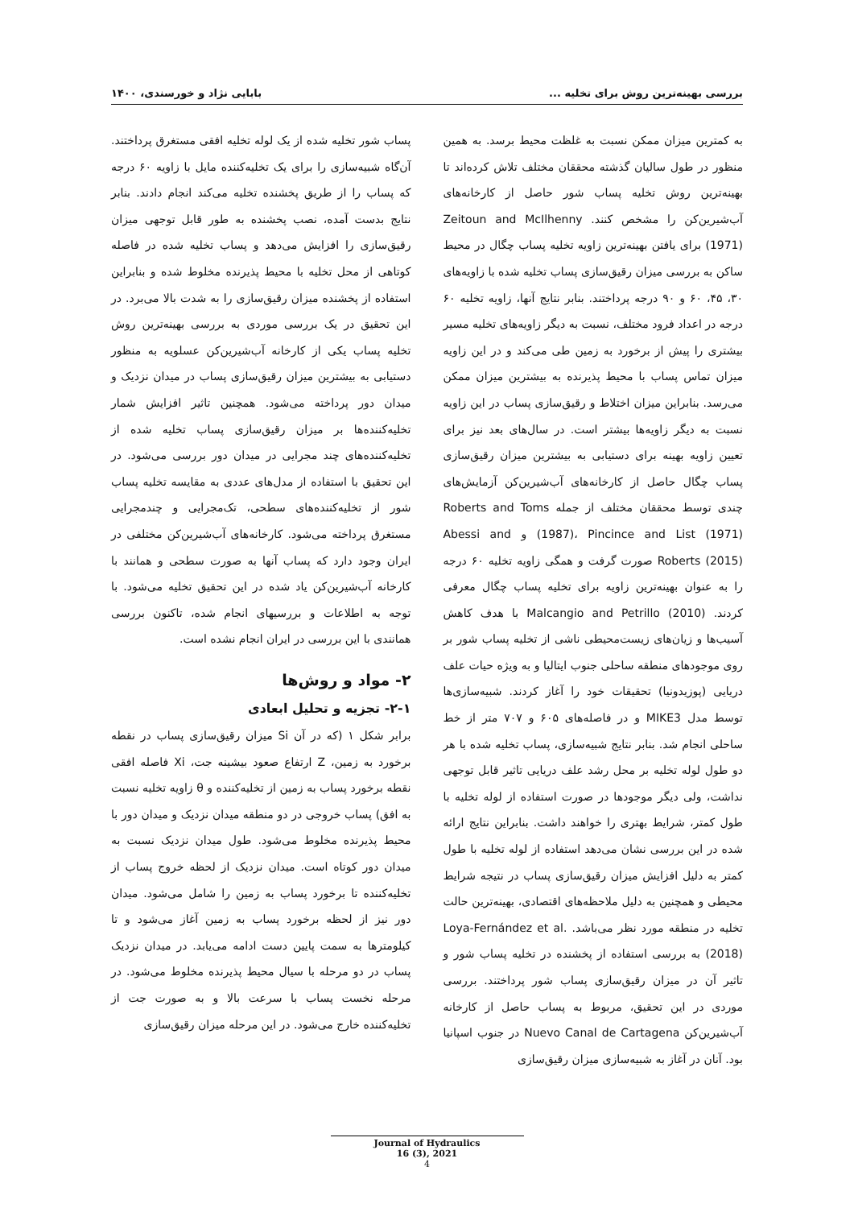بررسی بهینه‌ترین روش برای تخلیه ... بابایی نژاد و خورسندی، ۱۴۰۰
به کمترین میزان ممکن نسبت به غلظت محیط برسد. به همین منظور در طول سالیان گذشته محققان مختلف تلاش کرده‌اند تا بهینه‌ترین روش تخلیه پساب شور حاصل از کارخانه‌های آب‌شیرین‌کن را مشخص کنند. Zeitoun and McIlhenny (1971) برای یافتن بهینه‌ترین زاویه تخلیه پساب چگال در محیط ساکن به بررسی میزان رقیق‌سازی پساب تخلیه شده با زاویه‌های ۳۰، ۴۵، ۶۰ و ۹۰ درجه پرداختند. بنابر نتایج آنها، زاویه تخلیه ۶۰ درجه در اعداد فرود مختلف، نسبت به دیگر زاویه‌های تخلیه مسیر بیشتری را پیش از برخورد به زمین طی می‌کند و در این زاویه میزان تماس پساب با محیط پذیرنده به بیشترین میزان ممکن می‌رسد. بنابراین میزان اختلاط و رقیق‌سازی پساب در این زاویه نسبت به دیگر زاویه‌ها بیشتر است. در سال‌های بعد نیز برای تعیین زاویه بهینه برای دستیابی به بیشترین میزان رقیق‌سازی پساب چگال حاصل از کارخانه‌های آب‌شیرین‌کن آزمایش‌های چندی توسط محققان مختلف از جمله Roberts and Toms (1987)، Pincince and List (1971) و Abessi and Roberts (2015) صورت گرفت و همگی زاویه تخلیه ۶۰ درجه را به عنوان بهینه‌ترین زاویه برای تخلیه پساب چگال معرفی کردند. Malcangio and Petrillo (2010) با هدف کاهش آسیب‌ها و زیان‌های زیست‌محیطی ناشی از تخلیه پساب شور بر روی موجودهای منطقه ساحلی جنوب ایتالیا و به ویژه حیات علف دریایی (پوزیدونیا) تحقیقات خود را آغاز کردند. شبیه‌سازی‌ها توسط مدل MIKE3 و در فاصله‌های ۶۰۵ و ۷۰۷ متر از خط ساحلی انجام شد. بنابر نتایج شبیه‌سازی، پساب تخلیه شده با هر دو طول لوله تخلیه بر محل رشد علف دریایی تاثیر قابل توجهی نداشت، ولی دیگر موجودها در صورت استفاده از لوله تخلیه با طول کمتر، شرایط بهتری را خواهند داشت. بنابراین نتایج ارائه شده در این بررسی نشان می‌دهد استفاده از لوله تخلیه با طول کمتر به دلیل افزایش میزان رقیق‌سازی پساب در نتیجه شرایط محیطی و همچنین به دلیل ملاحظه‌های اقتصادی، بهینه‌ترین حالت تخلیه در منطقه مورد نظر می‌باشد. Loya-Fernández et al. (2018) به بررسی استفاده از پخشنده در تخلیه پساب شور و تاثیر آن در میزان رقیق‌سازی پساب شور پرداختند. بررسی موردی در این تحقیق، مربوط به پساب حاصل از کارخانه آب‌شیرین‌کن Nuevo Canal de Cartagena در جنوب اسپانیا بود. آنان در آغاز به شبیه‌سازی میزان رقیق‌سازی
پساب شور تخلیه شده از یک لوله تخلیه افقی مستغرق پرداختند. آن‌گاه شبیه‌سازی را برای یک تخلیه‌کننده مایل با زاویه ۶۰ درجه که پساب را از طریق پخشنده تخلیه می‌کند انجام دادند. بنابر نتایج بدست آمده، نصب پخشنده به طور قابل توجهی میزان رقیق‌سازی را افزایش می‌دهد و پساب تخلیه شده در فاصله کوتاهی از محل تخلیه با محیط پذیرنده مخلوط شده و بنابراین استفاده از پخشنده میزان رقیق‌سازی را به شدت بالا می‌برد. در این تحقیق در یک بررسی موردی به بررسی بهینه‌ترین روش تخلیه پساب یکی از کارخانه آب‌شیرین‌کن عسلویه به منظور دستیابی به بیشترین میزان رقیق‌سازی پساب در میدان نزدیک و میدان دور پرداخته می‌شود. همچنین تاثیر افزایش شمار تخلیه‌کننده‌ها بر میزان رقیق‌سازی پساب تخلیه شده از تخلیه‌کننده‌های چند مجرایی در میدان دور بررسی می‌شود. در این تحقیق با استفاده از مدل‌های عددی به مقایسه تخلیه پساب شور از تخلیه‌کننده‌های سطحی، تک‌مجرایی و چندمجرایی مستغرق پرداخته می‌شود. کارخانه‌های آب‌شیرین‌کن مختلفی در ایران وجود دارد که پساب آنها به صورت سطحی و همانند با کارخانه آب‌شیرین‌کن یاد شده در این تحقیق تخلیه می‌شود. با توجه به اطلاعات و بررسیهای انجام شده، تاکنون بررسی همانندی با این بررسی در ایران انجام نشده است.
۲- مواد و روش‌ها
۲-۱- تجزیه و تحلیل ابعادی
برابر شکل ۱ (که در آن Si میزان رقیق‌سازی پساب در نقطه برخورد به زمین، Z ارتفاع صعود بیشینه جت، Xi فاصله افقی نقطه برخورد پساب به زمین از تخلیه‌کننده و θ زاویه تخلیه نسبت به افق) پساب خروجی در دو منطقه میدان نزدیک و میدان دور با محیط پذیرنده مخلوط می‌شود. طول میدان نزدیک نسبت به میدان دور کوتاه است. میدان نزدیک از لحظه خروج پساب از تخلیه‌کننده تا برخورد پساب به زمین را شامل می‌شود. میدان دور نیز از لحظه برخورد پساب به زمین آغاز می‌شود و تا کیلومترها به سمت پایین دست ادامه می‌یابد. در میدان نزدیک پساب در دو مرحله با سیال محیط پذیرنده مخلوط می‌شود. در مرحله نخست پساب با سرعت بالا و به صورت جت از تخلیه‌کننده خارج می‌شود. در این مرحله میزان رقیق‌سازی
Journal of Hydraulics
16 (3), 2021
4